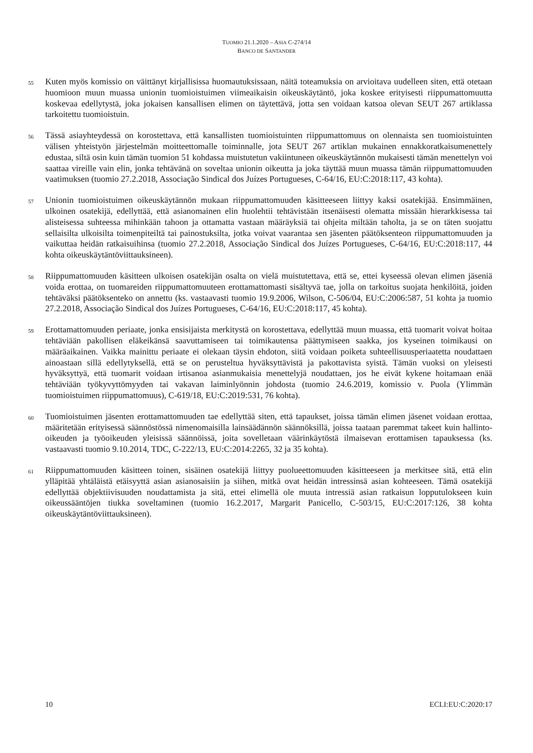TUOMIO 21.1.2020 – ASIA C-274/14
BANCO DE SANTANDER
55
Kuten myös komissio on väittänyt kirjallisissa huomautuksissaan, näitä toteamuksia on arvioitava uudelleen siten, että otetaan huomioon muun muassa unionin tuomioistuimen viimeaikaisin oikeuskäytäntö, joka koskee erityisesti riippumattomuutta koskevaa edellytystä, joka jokaisen kansallisen elimen on täytettävä, jotta sen voidaan katsoa olevan SEUT 267 artiklassa tarkoitettu tuomioistuin.
56
Tässä asiayhteydessä on korostettava, että kansallisten tuomioistuinten riippumattomuus on olennaista sen tuomioistuinten välisen yhteistyön järjestelmän moitteettomalle toiminnalle, jota SEUT 267 artiklan mukainen ennakkoratkaisumenettely edustaa, siltä osin kuin tämän tuomion 51 kohdassa muistutetun vakiintuneen oikeuskäytännön mukaisesti tämän menettelyn voi saattaa vireille vain elin, jonka tehtävänä on soveltaa unionin oikeutta ja joka täyttää muun muassa tämän riippumattomuuden vaatimuksen (tuomio 27.2.2018, Associação Sindical dos Juízes Portugueses, C-64/16, EU:C:2018:117, 43 kohta).
57
Unionin tuomioistuimen oikeuskäytännön mukaan riippumattomuuden käsitteeseen liittyy kaksi osatekijää. Ensimmäinen, ulkoinen osatekijä, edellyttää, että asianomainen elin huolehtii tehtävistään itsenäisesti olematta missään hierarkkisessa tai alisteisessa suhteessa mihinkään tahoon ja ottamatta vastaan määräyksiä tai ohjeita miltään taholta, ja se on täten suojattu sellaisilta ulkoisilta toimenpiteiltä tai painostuksilta, jotka voivat vaarantaa sen jäsenten päätöksenteon riippumattomuuden ja vaikuttaa heidän ratkaisuihinsa (tuomio 27.2.2018, Associação Sindical dos Juízes Portugueses, C-64/16, EU:C:2018:117, 44 kohta oikeuskäytäntöviittauksineen).
58
Riippumattomuuden käsitteen ulkoisen osatekijän osalta on vielä muistutettava, että se, ettei kyseessä olevan elimen jäseniä voida erottaa, on tuomareiden riippumattomuuteen erottamattomasti sisältyvä tae, jolla on tarkoitus suojata henkilöitä, joiden tehtäväksi päätöksenteko on annettu (ks. vastaavasti tuomio 19.9.2006, Wilson, C-506/04, EU:C:2006:587, 51 kohta ja tuomio 27.2.2018, Associação Sindical dos Juízes Portugueses, C-64/16, EU:C:2018:117, 45 kohta).
59
Erottamattomuuden periaate, jonka ensisijaista merkitystä on korostettava, edellyttää muun muassa, että tuomarit voivat hoitaa tehtäviään pakollisen eläkeikänsä saavuttamiseen tai toimikautensa päättymiseen saakka, jos kyseinen toimikausi on määräaikainen. Vaikka mainittu periaate ei olekaan täysin ehdoton, siitä voidaan poiketa suhteellisuusperiaatetta noudattaen ainoastaan sillä edellytyksellä, että se on perusteltua hyväksyttävistä ja pakottavista syistä. Tämän vuoksi on yleisesti hyväksyttyä, että tuomarit voidaan irtisanoa asianmukaisia menettelyjä noudattaen, jos he eivät kykene hoitamaan enää tehtäviään työkyvyttömyyden tai vakavan laiminlyönnin johdosta (tuomio 24.6.2019, komissio v. Puola (Ylimmän tuomioistuimen riippumattomuus), C-619/18, EU:C:2019:531, 76 kohta).
60
Tuomioistuimen jäsenten erottamattomuuden tae edellyttää siten, että tapaukset, joissa tämän elimen jäsenet voidaan erottaa, määritetään erityisessä säännöstössä nimenomaisilla lainsäädännön säännöksillä, joissa taataan paremmat takeet kuin hallinto-oikeuden ja työoikeuden yleisissä säännöissä, joita sovelletaan väärinkäytöstä ilmaisevan erottamisen tapauksessa (ks. vastaavasti tuomio 9.10.2014, TDC, C-222/13, EU:C:2014:2265, 32 ja 35 kohta).
61
Riippumattomuuden käsitteen toinen, sisäinen osatekijä liittyy puolueettomuuden käsitteeseen ja merkitsee sitä, että elin ylläpitää yhtäläistä etäisyyttä asian asianosaisiin ja siihen, mitkä ovat heidän intressinsä asian kohteeseen. Tämä osatekijä edellyttää objektiivisuuden noudattamista ja sitä, ettei elimellä ole muuta intressiä asian ratkaisun lopputulokseen kuin oikeussääntöjen tiukka soveltaminen (tuomio 16.2.2017, Margarit Panicello, C-503/15, EU:C:2017:126, 38 kohta oikeuskäytäntöviittauksineen).
10 ECLI:EU:C:2020:17